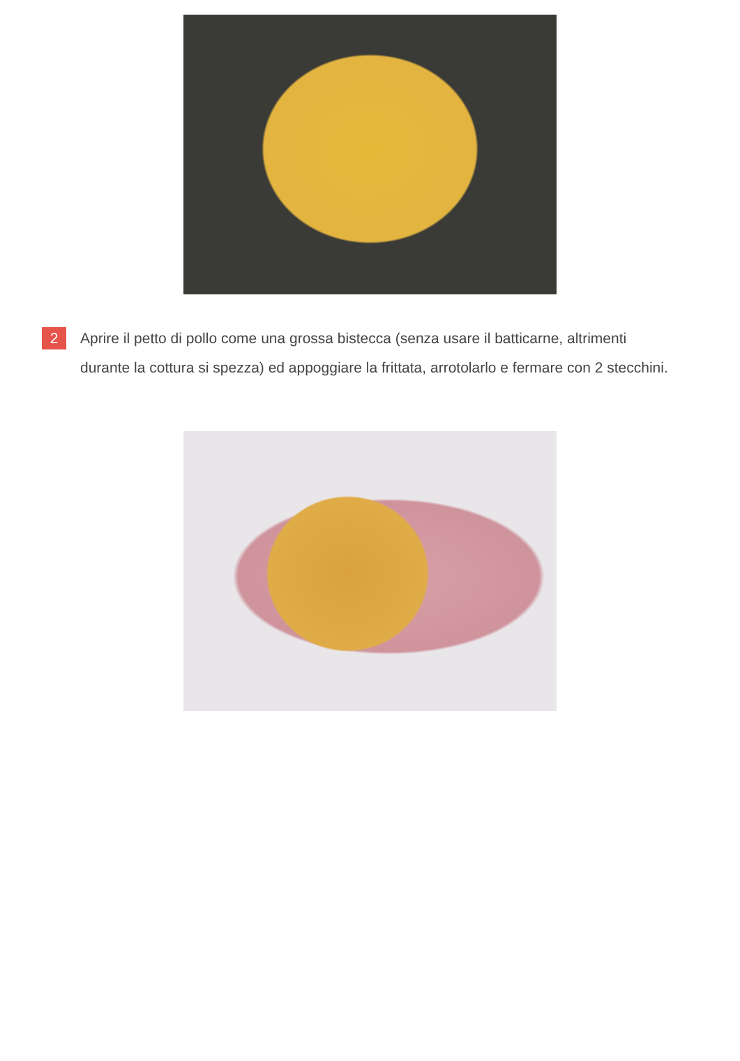2
Aprire il petto di pollo come una grossa bistecca (senza usare il batticarne, altrimenti durante la cottura si spezza) ed appoggiare la frittata, arrotolarlo e fermare con 2 stecchini.